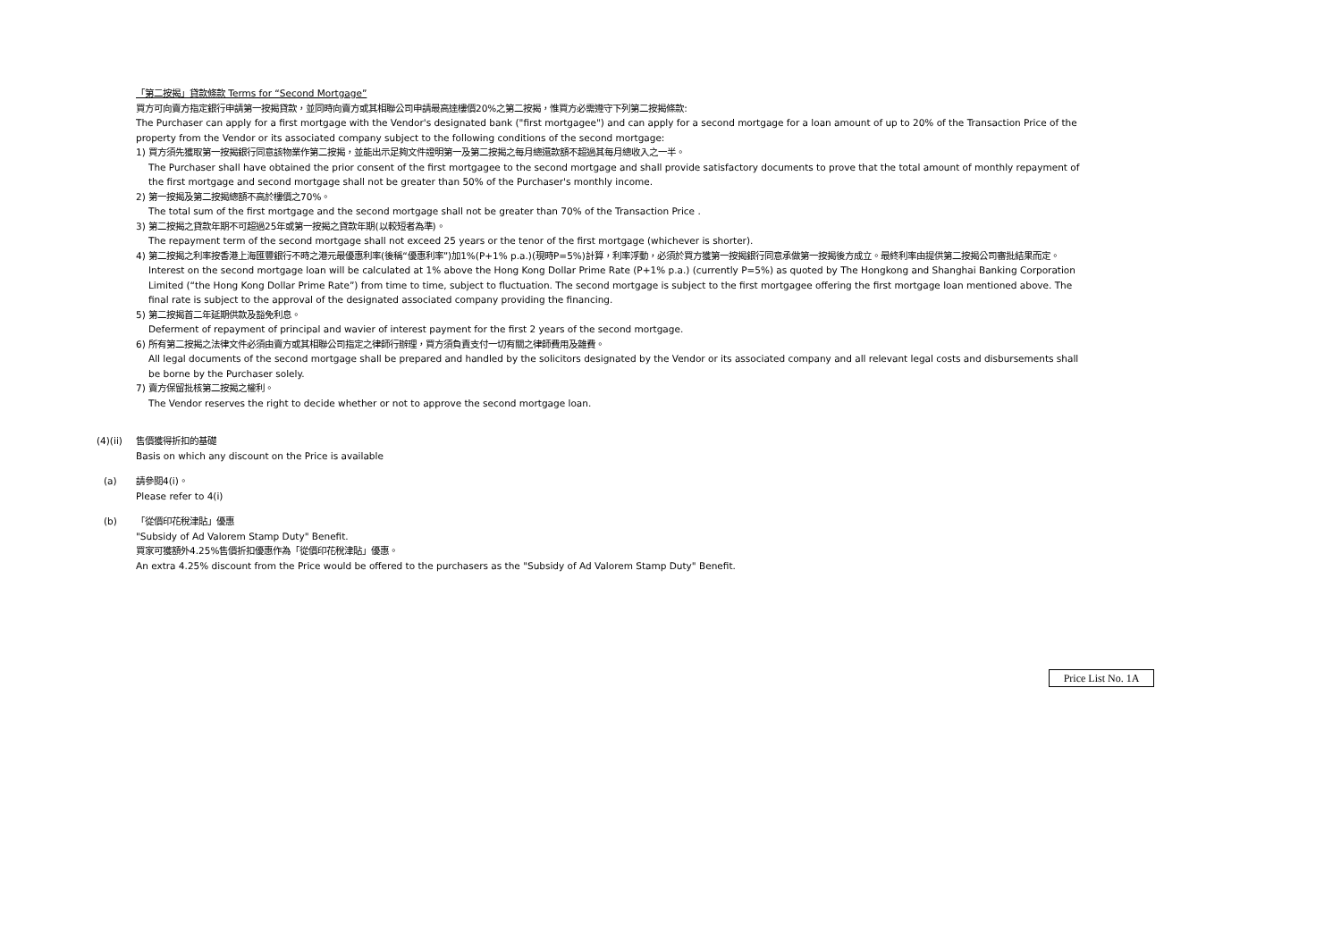「第二按揭」貸款條款 Terms for “Second Mortgage”
買方可向賣方指定銀行申請第一按揭貸款，並同時向賣方或其相聯公司申請最高達樓價20%之第二按揭，惟買方必需遵守下列第二按揭條款:
The Purchaser can apply for a first mortgage with the Vendor's designated bank ("first mortgagee") and can apply for a second mortgage for a loan amount of up to 20% of the Transaction Price of the property from the Vendor or its associated company subject to the following conditions of the second mortgage:
1) 買方須先獲取第一按揭銀行同意該物業作第二按揭，並能出示足夠文件證明第一及第二按揭之每月總還款額不超過其每月總收入之一半。
The Purchaser shall have obtained the prior consent of the first mortgagee to the second mortgage and shall provide satisfactory documents to prove that the total amount of monthly repayment of the first mortgage and second mortgage shall not be greater than 50% of the Purchaser's monthly income.
2) 第一按揭及第二按揭總額不高於樓價之70%。
The total sum of the first mortgage and the second mortgage shall not be greater than 70% of the Transaction Price .
3) 第二按揭之貸款年期不可超過25年或第一按揭之貸款年期(以較短者為準)。
The repayment term of the second mortgage shall not exceed 25 years or the tenor of the first mortgage (whichever is shorter).
4) 第二按揭之利率按香港上海匯豐銀行不時之港元最優惠利率(後稱“優惠利率”)加1%(P+1% p.a.)(現時P=5%)計算，利率浮動，必須於買方獲第一按揭銀行同意承做第一按揭後方成立。最終利率由提供第二按揭公司審批結果而定。
Interest on the second mortgage loan will be calculated at 1% above the Hong Kong Dollar Prime Rate (P+1% p.a.) (currently P=5%) as quoted by The Hongkong and Shanghai Banking Corporation Limited (“the Hong Kong Dollar Prime Rate”) from time to time, subject to fluctuation. The second mortgage is subject to the first mortgagee offering the first mortgage loan mentioned above. The final rate is subject to the approval of the designated associated company providing the financing.
5) 第二按揭首二年延期供款及豁免利息。
Deferment of repayment of principal and wavier of interest payment for the first 2 years of the second mortgage.
6) 所有第二按揭之法律文件必須由賣方或其相聯公司指定之律師行辦理，買方須負責支付一切有關之律師費用及雜費。
All legal documents of the second mortgage shall be prepared and handled by the solicitors designated by the Vendor or its associated company and all relevant legal costs and disbursements shall be borne by the Purchaser solely.
7) 賣方保留批核第二按揭之權利。
The Vendor reserves the right to decide whether or not to approve the second mortgage loan.
(4)(ii)
售價獲得折扣的基礎
Basis on which any discount on the Price is available
(a) 請參閱4(i)。
Please refer to 4(i)
(b) 「從價印花稅津貼」優惠
"Subsidy of Ad Valorem Stamp Duty" Benefit.
買家可獲額外4.25%售價折扣優惠作為「從價印花稅津貼」優惠。
An extra 4.25% discount from the Price would be offered to the purchasers as the "Subsidy of Ad Valorem Stamp Duty" Benefit.
Price List No. 1A